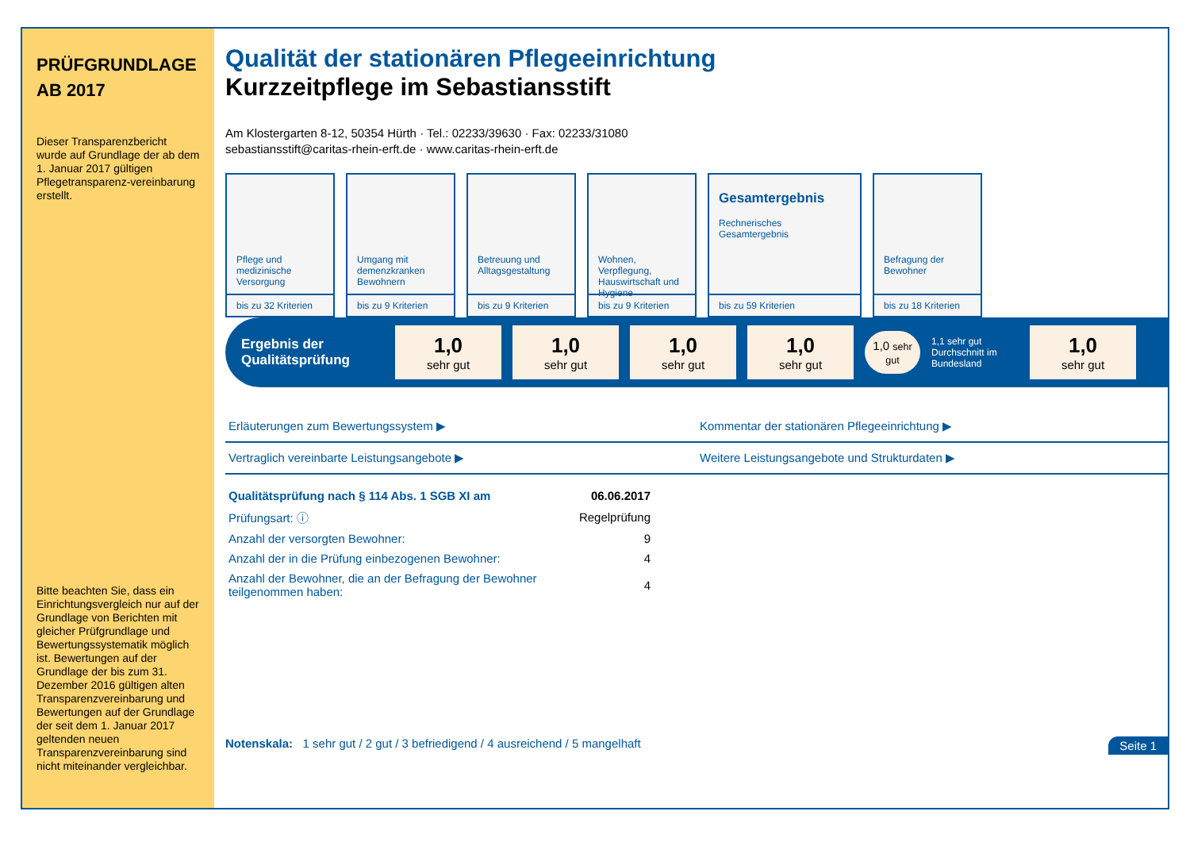PRÜFGRUNDLAGE
AB 2017
Dieser Transparenzbericht wurde auf Grundlage der ab dem 1. Januar 2017 gültigen Pflegetransparenz-vereinbarung erstellt.
Bitte beachten Sie, dass ein Einrichtungsvergleich nur auf der Grundlage von Berichten mit gleicher Prüfgrundlage und Bewertungssystematik möglich ist. Bewertungen auf der Grundlage der bis zum 31. Dezember 2016 gültigen alten Transparenzvereinbarung und Bewertungen auf der Grundlage der seit dem 1. Januar 2017 geltenden neuen Transparenzvereinbarung sind nicht miteinander vergleichbar.
Qualität der stationären Pflegeeinrichtung
Kurzzeitpflege im Sebastiansstift
Am Klostergarten 8-12, 50354 Hürth · Tel.: 02233/39630 · Fax: 02233/31080
sebastiansstift@caritas-rhein-erft.de · www.caritas-rhein-erft.de
Pflege und medizinische Versorgung
bis zu 32 Kriterien
Umgang mit demenzkranken Bewohnern
bis zu 9 Kriterien
Betreuung und Alltagsgestaltung
bis zu 9 Kriterien
Wohnen, Verpflegung, Hauswirtschaft und Hygiene
bis zu 9 Kriterien
Gesamtergebnis
Rechnerisches Gesamtergebnis
bis zu 59 Kriterien
Befragung der Bewohner
bis zu 18 Kriterien
Ergebnis der Qualitätsprüfung
1,0
sehr gut
1,0
sehr gut
1,0
sehr gut
1,0
sehr gut
1,0 sehr gut
1,1 sehr gut
Durchschnitt im Bundesland
1,0
sehr gut
Erläuterungen zum Bewertungssystem ▶
Kommentar der stationären Pflegeeinrichtung ▶
Vertraglich vereinbarte Leistungsangebote ▶
Weitere Leistungsangebote und Strukturdaten ▶
| Qualitätsprüfung nach § 114 Abs. 1 SGB XI am | 06.06.2017 |
| Prüfungsart: ⓘ | Regelprüfung |
| Anzahl der versorgten Bewohner: | 9 |
| Anzahl der in die Prüfung einbezogenen Bewohner: | 4 |
| Anzahl der Bewohner, die an der Befragung der Bewohner teilgenommen haben: | 4 |
Notenskala: 1 sehr gut / 2 gut / 3 befriedigend / 4 ausreichend / 5 mangelhaft Seite 1